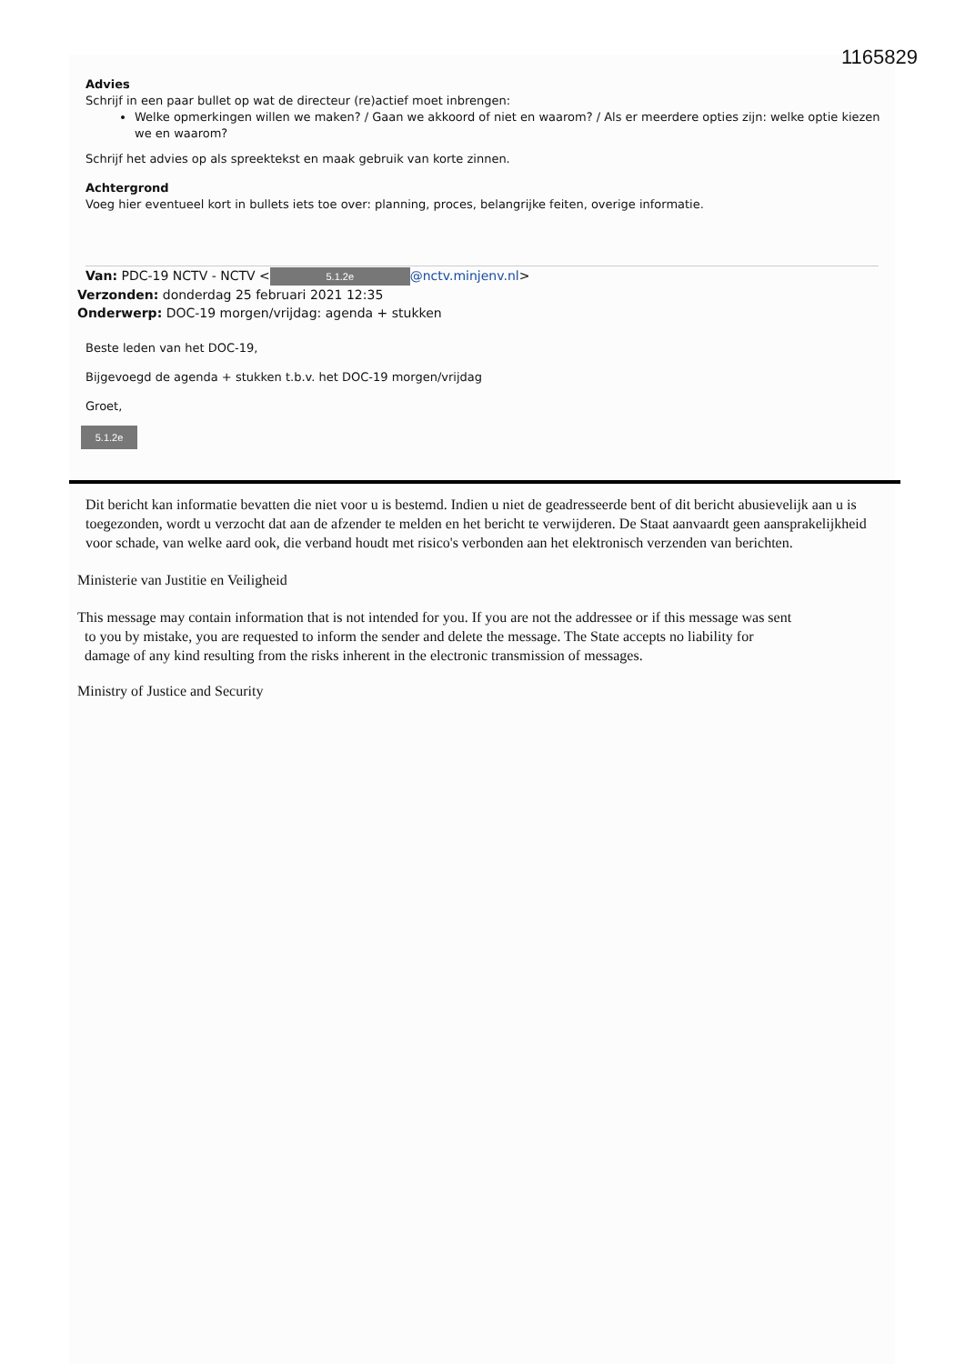1165829
Advies
Schrijf in een paar bullet op wat de directeur (re)actief moet inbrengen:
Welke opmerkingen willen we maken? / Gaan we akkoord of niet en waarom? / Als er meerdere opties zijn: welke optie kiezen we en waarom?
Schrijf het advies op als spreektekst en maak gebruik van korte zinnen.
Achtergrond
Voeg hier eventueel kort in bullets iets toe over: planning, proces, belangrijke feiten, overige informatie.
Van: PDC-19 NCTV - NCTV < 5.1.2e @nctv.minjenv.nl>
Verzonden: donderdag 25 februari 2021 12:35
Onderwerp: DOC-19 morgen/vrijdag: agenda + stukken
Beste leden van het DOC-19,
Bijgevoegd de agenda + stukken t.b.v. het DOC-19 morgen/vrijdag
Groet,
5.1.2e
Dit bericht kan informatie bevatten die niet voor u is bestemd. Indien u niet de geadresseerde bent of dit bericht abusievelijk aan u is toegezonden, wordt u verzocht dat aan de afzender te melden en het bericht te verwijderen. De Staat aanvaardt geen aansprakelijkheid voor schade, van welke aard ook, die verband houdt met risico's verbonden aan het elektronisch verzenden van berichten.
Ministerie van Justitie en Veiligheid
This message may contain information that is not intended for you. If you are not the addressee or if this message was sent
to you by mistake, you are requested to inform the sender and delete the message. The State accepts no liability for
damage of any kind resulting from the risks inherent in the electronic transmission of messages.
Ministry of Justice and Security